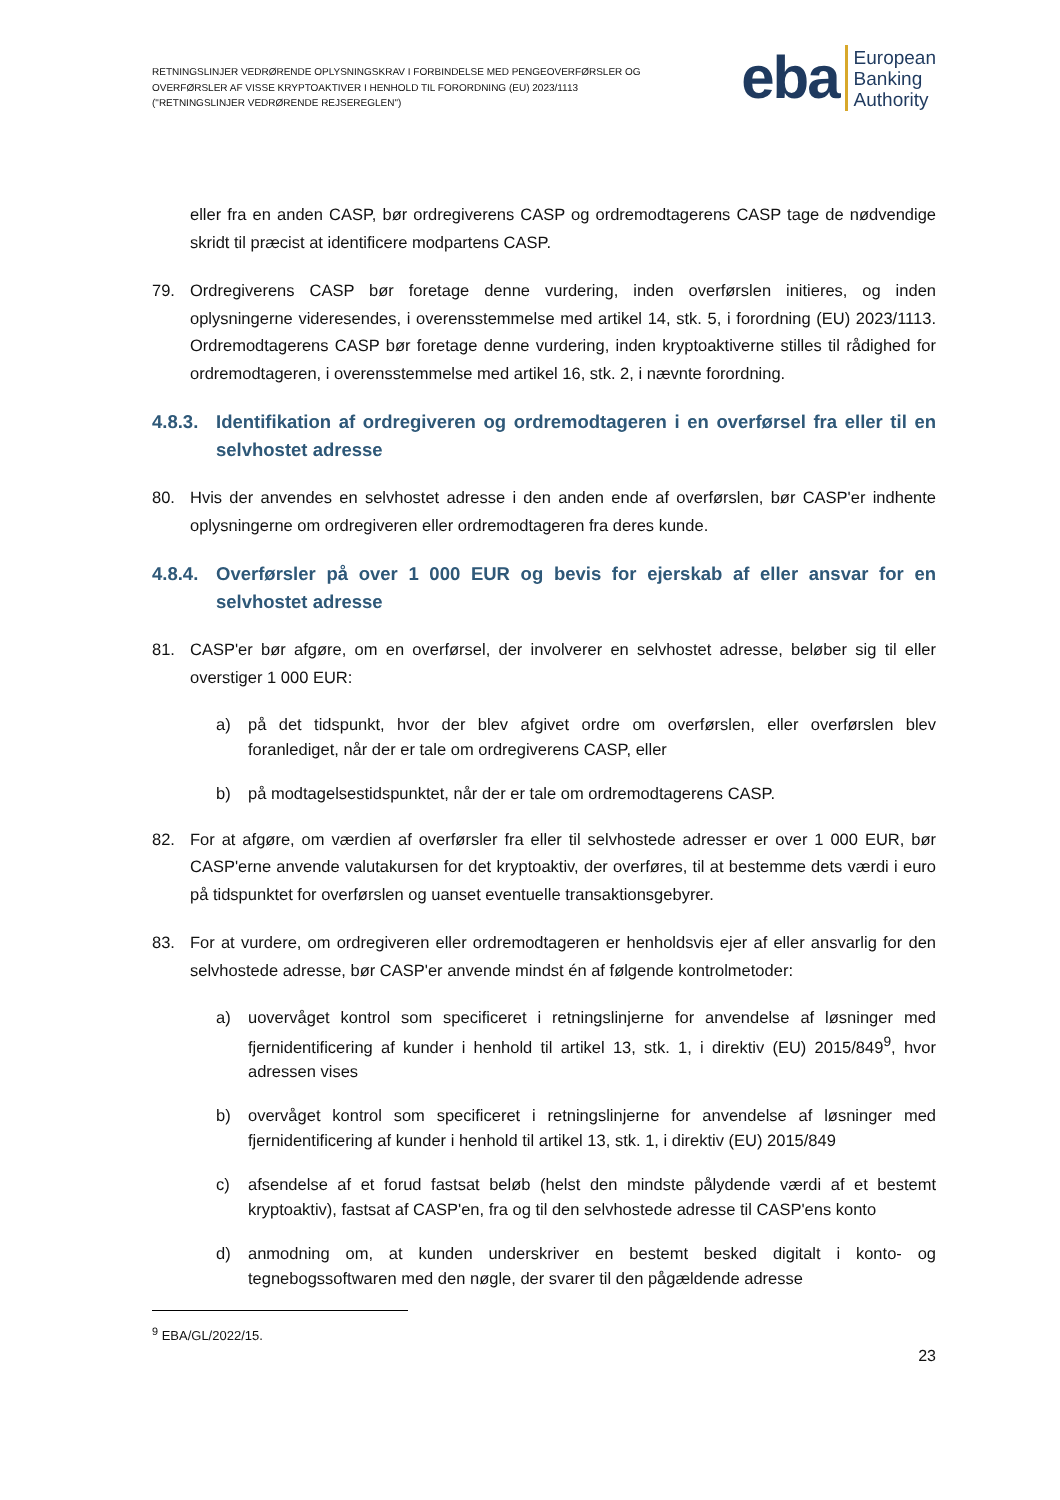RETNINGSLINJER VEDRØRENDE OPLYSNINGSKRAV I FORBINDELSE MED PENGEOVERFØRSLER OG
OVERFØRSLER AF VISSE KRYPTOAKTIVER I HENHOLD TIL FORORDNING (EU) 2023/1113
("RETNINGSLINJER VEDRØRENDE REJSEREGLEN")
eba European
Banking
Authority
eller fra en anden CASP, bør ordregiverens CASP og ordremodtagerens CASP tage de nødvendige skridt til præcist at identificere modpartens CASP.
79. Ordregiverens CASP bør foretage denne vurdering, inden overførslen initieres, og inden oplysningerne videresendes, i overensstemmelse med artikel 14, stk. 5, i forordning (EU) 2023/1113. Ordremodtagerens CASP bør foretage denne vurdering, inden kryptoaktiverne stilles til rådighed for ordremodtageren, i overensstemmelse med artikel 16, stk. 2, i nævnte forordning.
4.8.3. Identifikation af ordregiveren og ordremodtageren i en overførsel fra eller til en selvhostet adresse
80. Hvis der anvendes en selvhostet adresse i den anden ende af overførslen, bør CASP'er indhente oplysningerne om ordregiveren eller ordremodtageren fra deres kunde.
4.8.4. Overførsler på over 1 000 EUR og bevis for ejerskab af eller ansvar for en selvhostet adresse
81. CASP'er bør afgøre, om en overførsel, der involverer en selvhostet adresse, beløber sig til eller overstiger 1 000 EUR:
a) på det tidspunkt, hvor der blev afgivet ordre om overførslen, eller overførslen blev foranlediget, når der er tale om ordregiverens CASP, eller
b) på modtagelsestidspunktet, når der er tale om ordremodtagerens CASP.
82. For at afgøre, om værdien af overførsler fra eller til selvhostede adresser er over 1 000 EUR, bør CASP'erne anvende valutakursen for det kryptoaktiv, der overføres, til at bestemme dets værdi i euro på tidspunktet for overførslen og uanset eventuelle transaktionsgebyrer.
83. For at vurdere, om ordregiveren eller ordremodtageren er henholdsvis ejer af eller ansvarlig for den selvhostede adresse, bør CASP'er anvende mindst én af følgende kontrolmetoder:
a) uovervåget kontrol som specificeret i retningslinjerne for anvendelse af løsninger med fjernidentificering af kunder i henhold til artikel 13, stk. 1, i direktiv (EU) 2015/849<sup>9</sup>, hvor adressen vises
b) overvåget kontrol som specificeret i retningslinjerne for anvendelse af løsninger med fjernidentificering af kunder i henhold til artikel 13, stk. 1, i direktiv (EU) 2015/849
c) afsendelse af et forud fastsat beløb (helst den mindste pålydende værdi af et bestemt kryptoaktiv), fastsat af CASP'en, fra og til den selvhostede adresse til CASP'ens konto
d) anmodning om, at kunden underskriver en bestemt besked digitalt i konto- og tegnebogssoftwaren med den nøgle, der svarer til den pågældende adresse
<sup>9</sup> EBA/GL/2022/15.
23